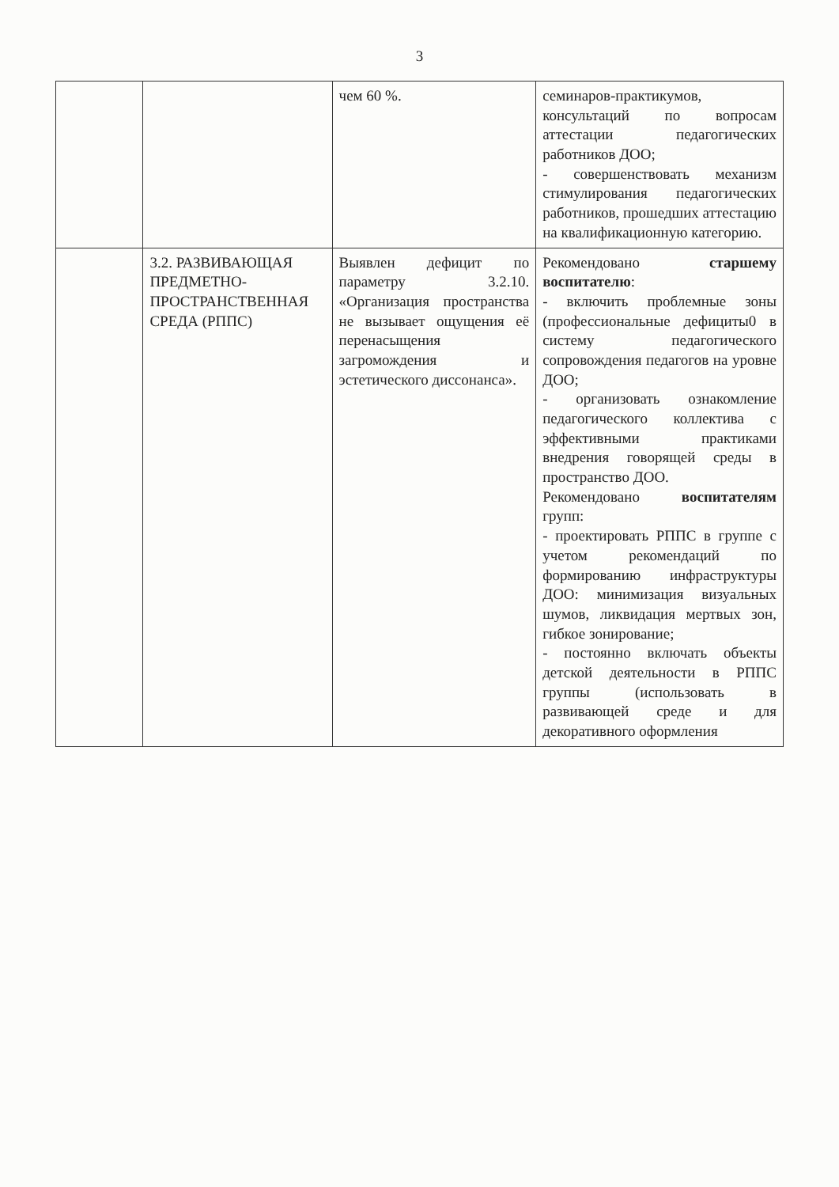3
| | | чем 60 %. | семинаров-практикумов, консультаций по вопросам аттестации педагогических работников ДОО; - совершенствовать механизм стимулирования педагогических работников, прошедших аттестацию на квалификационную категорию. |
| | 3.2. РАЗВИВАЮЩАЯ ПРЕДМЕТНО-ПРОСТРАНСТВЕННАЯ СРЕДА (РППС) | Выявлен дефицит по параметру 3.2.10. «Организация пространства не вызывает ощущения её перенасыщения загромождения и эстетического диссонанса». | Рекомендовано старшему воспитателю : - включить проблемные зоны (профессиональные дефициты0 в систему педагогического сопровождения педагогов на уровне ДОО; - организовать ознакомление педагогического коллектива с эффективными практиками внедрения говорящей среды в пространство ДОО. Рекомендовано воспитателям групп: - проектировать РППС в группе с учетом рекомендаций по формированию инфраструктуры ДОО: минимизация визуальных шумов, ликвидация мертвых зон, гибкое зонирование; - постоянно включать объекты детской деятельности в РППС группы (использовать в развивающей среде и для декоративного оформления |